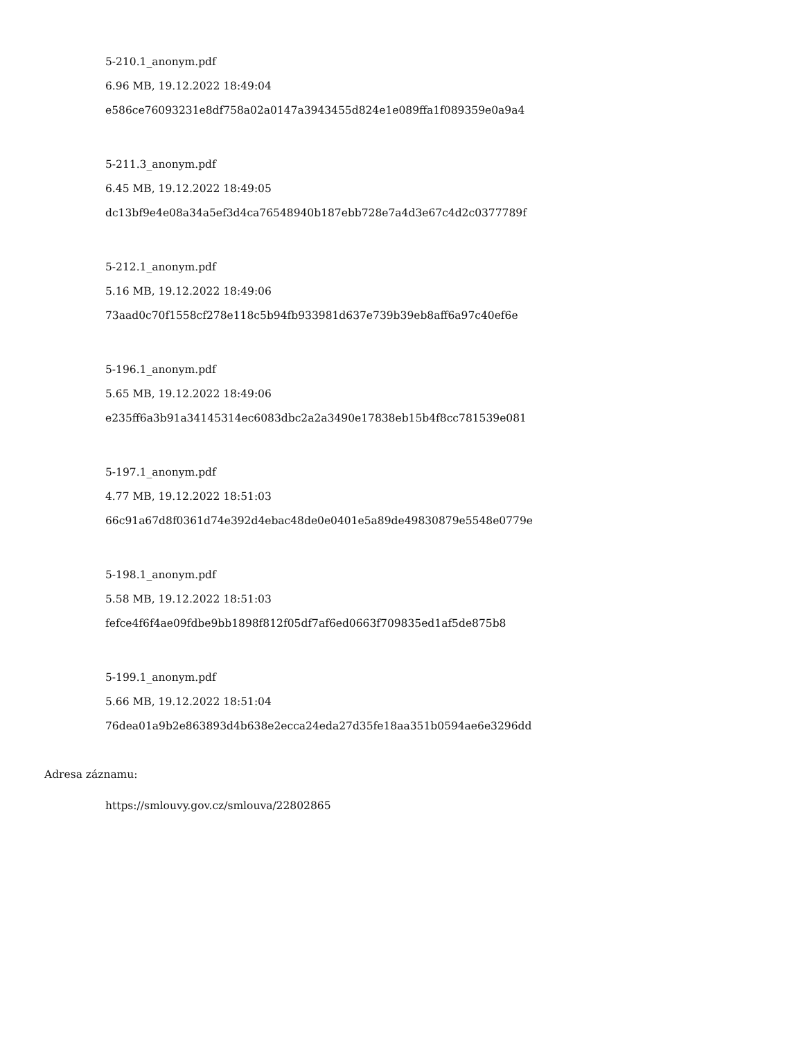5-210.1_anonym.pdf
6.96 MB, 19.12.2022 18:49:04
e586ce76093231e8df758a02a0147a3943455d824e1e089ffa1f089359e0a9a4
5-211.3_anonym.pdf
6.45 MB, 19.12.2022 18:49:05
dc13bf9e4e08a34a5ef3d4ca76548940b187ebb728e7a4d3e67c4d2c0377789f
5-212.1_anonym.pdf
5.16 MB, 19.12.2022 18:49:06
73aad0c70f1558cf278e118c5b94fb933981d637e739b39eb8aff6a97c40ef6e
5-196.1_anonym.pdf
5.65 MB, 19.12.2022 18:49:06
e235ff6a3b91a34145314ec6083dbc2a2a3490e17838eb15b4f8cc781539e081
5-197.1_anonym.pdf
4.77 MB, 19.12.2022 18:51:03
66c91a67d8f0361d74e392d4ebac48de0e0401e5a89de49830879e5548e0779e
5-198.1_anonym.pdf
5.58 MB, 19.12.2022 18:51:03
fefce4f6f4ae09fdbe9bb1898f812f05df7af6ed0663f709835ed1af5de875b8
5-199.1_anonym.pdf
5.66 MB, 19.12.2022 18:51:04
76dea01a9b2e863893d4b638e2ecca24eda27d35fe18aa351b0594ae6e3296dd
Adresa záznamu:
https://smlouvy.gov.cz/smlouva/22802865